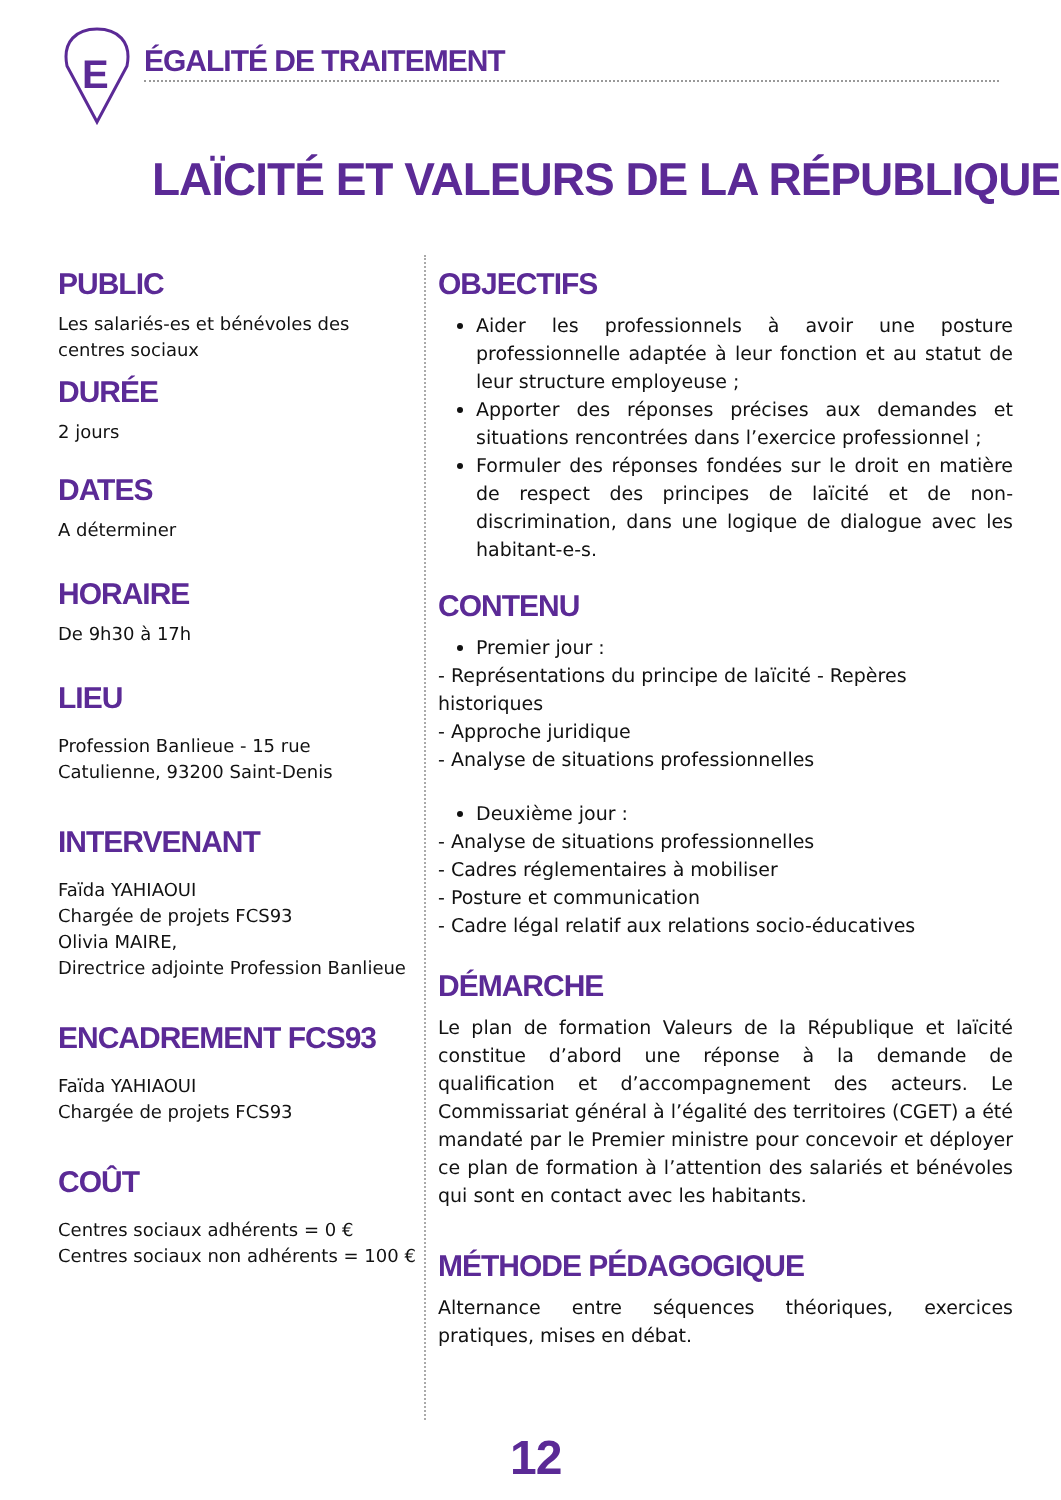E
ÉGALITÉ DE TRAITEMENT
LAÏCITÉ ET VALEURS DE LA RÉPUBLIQUE
PUBLIC
Les salariés-es et bénévoles des centres sociaux
DURÉE
2 jours
DATES
A déterminer
HORAIRE
De 9h30 à 17h
LIEU
Profession Banlieue - 15 rue Catulienne, 93200 Saint-Denis
INTERVENANT
Faïda YAHIAOUI
Chargée de projets FCS93
Olivia MAIRE,
Directrice adjointe Profession Banlieue
ENCADREMENT FCS93
Faïda YAHIAOUI
Chargée de projets FCS93
COÛT
Centres sociaux adhérents = 0 €
Centres sociaux non adhérents = 100 €
OBJECTIFS
Aider les professionnels à avoir une posture professionnelle adaptée à leur fonction et au statut de leur structure employeuse ;
Apporter des réponses précises aux demandes et situations rencontrées dans l’exercice professionnel ;
Formuler des réponses fondées sur le droit en matière de respect des principes de laïcité et de non-discrimination, dans une logique de dialogue avec les habitant-e-s.
CONTENU
Premier jour :
- Représentations du principe de laïcité - Repères historiques
- Approche juridique
- Analyse de situations professionnelles
Deuxième jour :
- Analyse de situations professionnelles
- Cadres réglementaires à mobiliser
- Posture et communication
- Cadre légal relatif aux relations socio-éducatives
DÉMARCHE
Le plan de formation Valeurs de la République et laïcité constitue d’abord une réponse à la demande de qualification et d’accompagnement des acteurs. Le Commissariat général à l’égalité des territoires (CGET) a été mandaté par le Premier ministre pour concevoir et déployer ce plan de formation à l’attention des salariés et bénévoles qui sont en contact avec les habitants.
MÉTHODE PÉDAGOGIQUE
Alternance entre séquences théoriques, exercices pratiques, mises en débat.
12